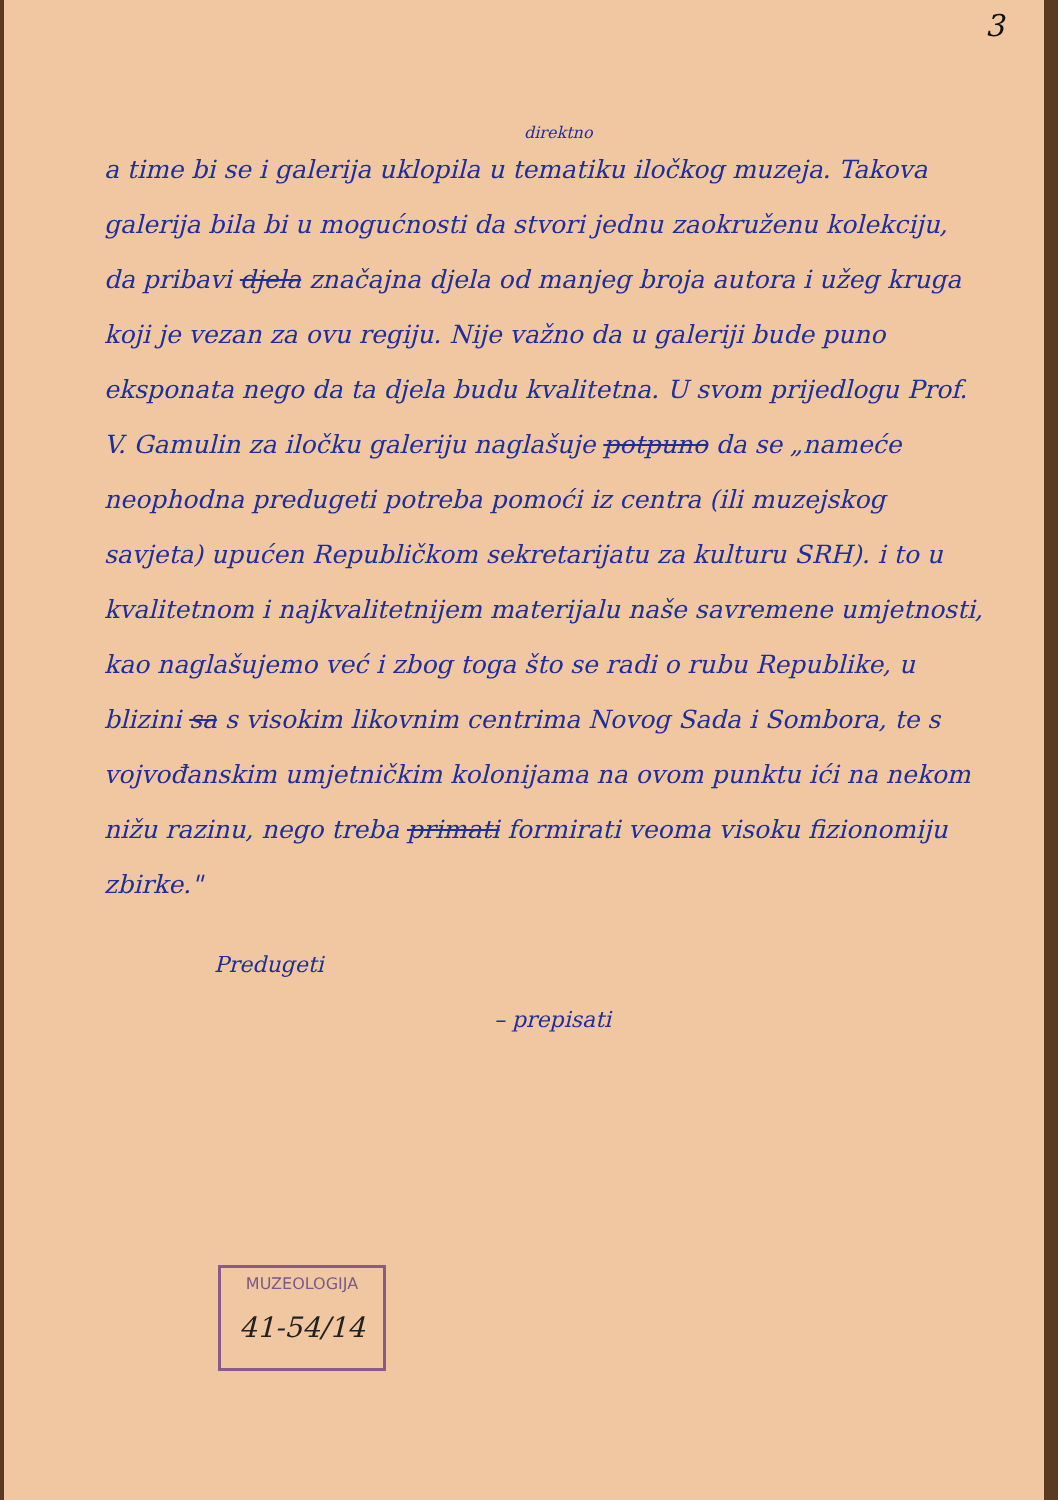3
direktno
a time bi se i galerija uklopila u tematiku iločkog muzeja. Takova galerija bila bi u mogućnosti da stvori jednu zaokruženu kolekciju, da pribavi djela značajna djela od manjeg broja autora i užeg kruga koji je vezan za ovu regiju. Nije važno da u galeriji bude puno eksponata nego da ta djela budu kvalitetna. U svom prijedlogu Prof. V. Gamulin za iločku galeriju naglašuje potpuno da se „nameće neophodna predugeti potreba pomoći iz centra (ili muzejskog savjeta) upućen Republičkom sekretarijatu za kulturu SRH). i to u kvalitetnom i najkvalitetnijem materijalu naše savremene umjetnosti, kao naglašujemo već i zbog toga što se radi o rubu Republike, u blizini sa s visokim likovnim centrima Novog Sada i Sombora, te s vojvođanskim umjetničkim kolonijama na ovom punktu ići na nekom nižu razinu, nego treba primati formirati veoma visoku fizionomiju zbirke."
Predugeti
– prepisati
MUZEOLOGIJA
41-54/14